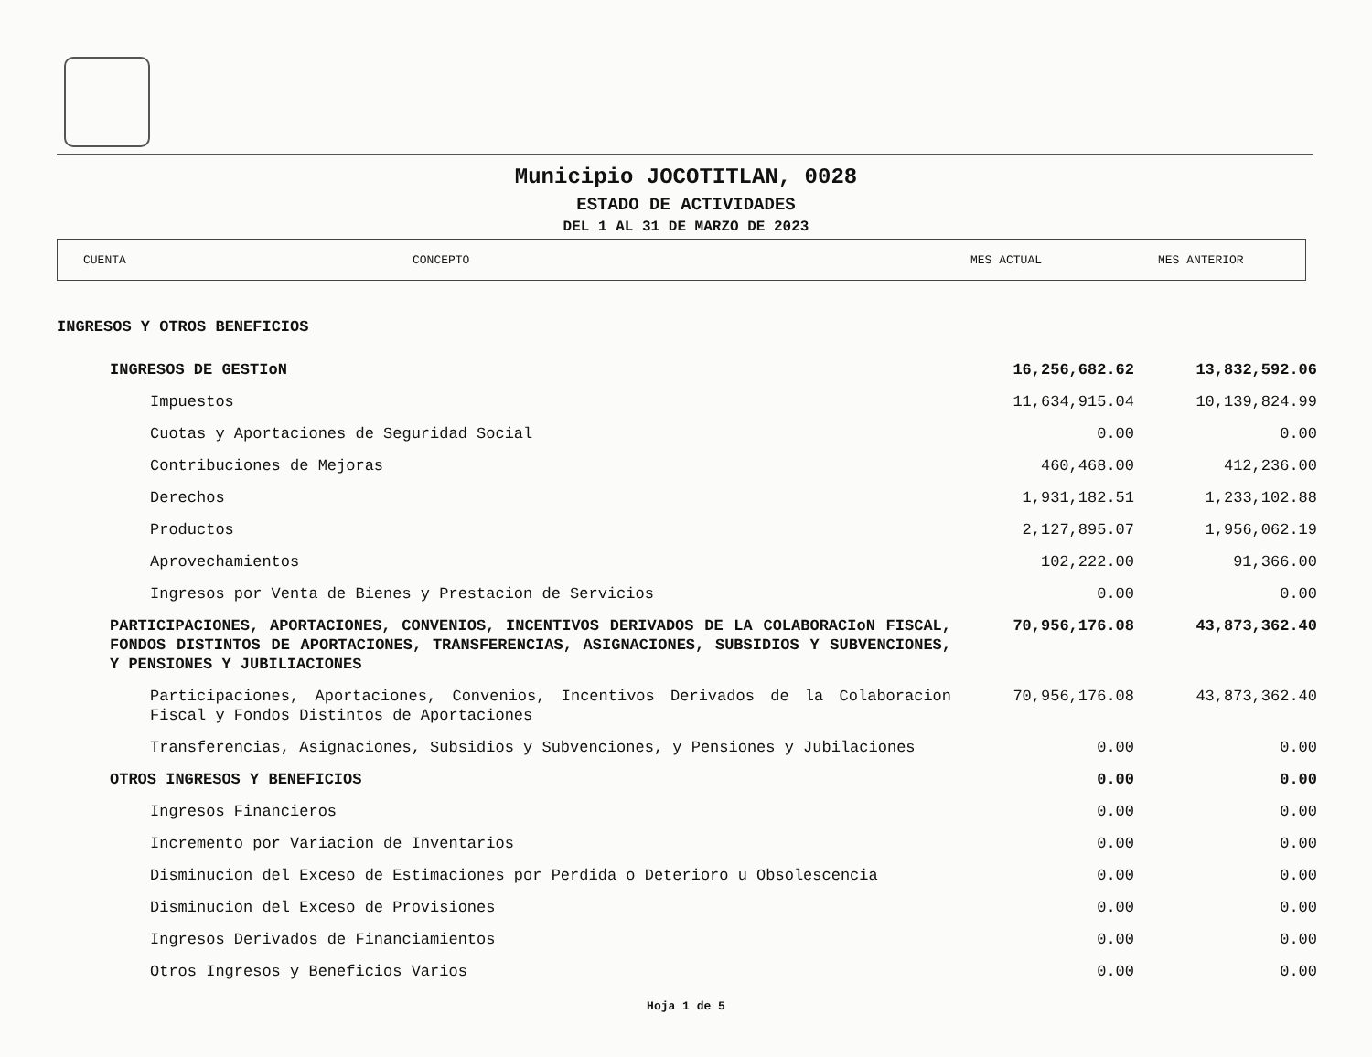Municipio JOCOTITLAN, 0028
ESTADO DE ACTIVIDADES
DEL 1 AL 31 DE MARZO DE 2023
CUENTA CONCEPTO MES ACTUAL MES ANTERIOR
| INGRESOS Y OTROS BENEFICIOS | | |
| INGRESOS DE GESTIoN | 16,256,682.62 | 13,832,592.06 |
| Impuestos | 11,634,915.04 | 10,139,824.99 |
| Cuotas y Aportaciones de Seguridad Social | 0.00 | 0.00 |
| Contribuciones de Mejoras | 460,468.00 | 412,236.00 |
| Derechos | 1,931,182.51 | 1,233,102.88 |
| Productos | 2,127,895.07 | 1,956,062.19 |
| Aprovechamientos | 102,222.00 | 91,366.00 |
| Ingresos por Venta de Bienes y Prestacion de Servicios | 0.00 | 0.00 |
| PARTICIPACIONES, APORTACIONES, CONVENIOS, INCENTIVOS DERIVADOS DE LA COLABORACIoN FISCAL, FONDOS DISTINTOS DE APORTACIONES, TRANSFERENCIAS, ASIGNACIONES, SUBSIDIOS Y SUBVENCIONES, Y PENSIONES Y JUBILIACIONES | 70,956,176.08 | 43,873,362.40 |
| Participaciones, Aportaciones, Convenios, Incentivos Derivados de la Colaboracion Fiscal y Fondos Distintos de Aportaciones | 70,956,176.08 | 43,873,362.40 |
| Transferencias, Asignaciones, Subsidios y Subvenciones, y Pensiones y Jubilaciones | 0.00 | 0.00 |
| OTROS INGRESOS Y BENEFICIOS | 0.00 | 0.00 |
| Ingresos Financieros | 0.00 | 0.00 |
| Incremento por Variacion de Inventarios | 0.00 | 0.00 |
| Disminucion del Exceso de Estimaciones por Perdida o Deterioro u Obsolescencia | 0.00 | 0.00 |
| Disminucion del Exceso de Provisiones | 0.00 | 0.00 |
| Ingresos Derivados de Financiamientos | 0.00 | 0.00 |
| Otros Ingresos y Beneficios Varios | 0.00 | 0.00 |
Hoja 1 de 5